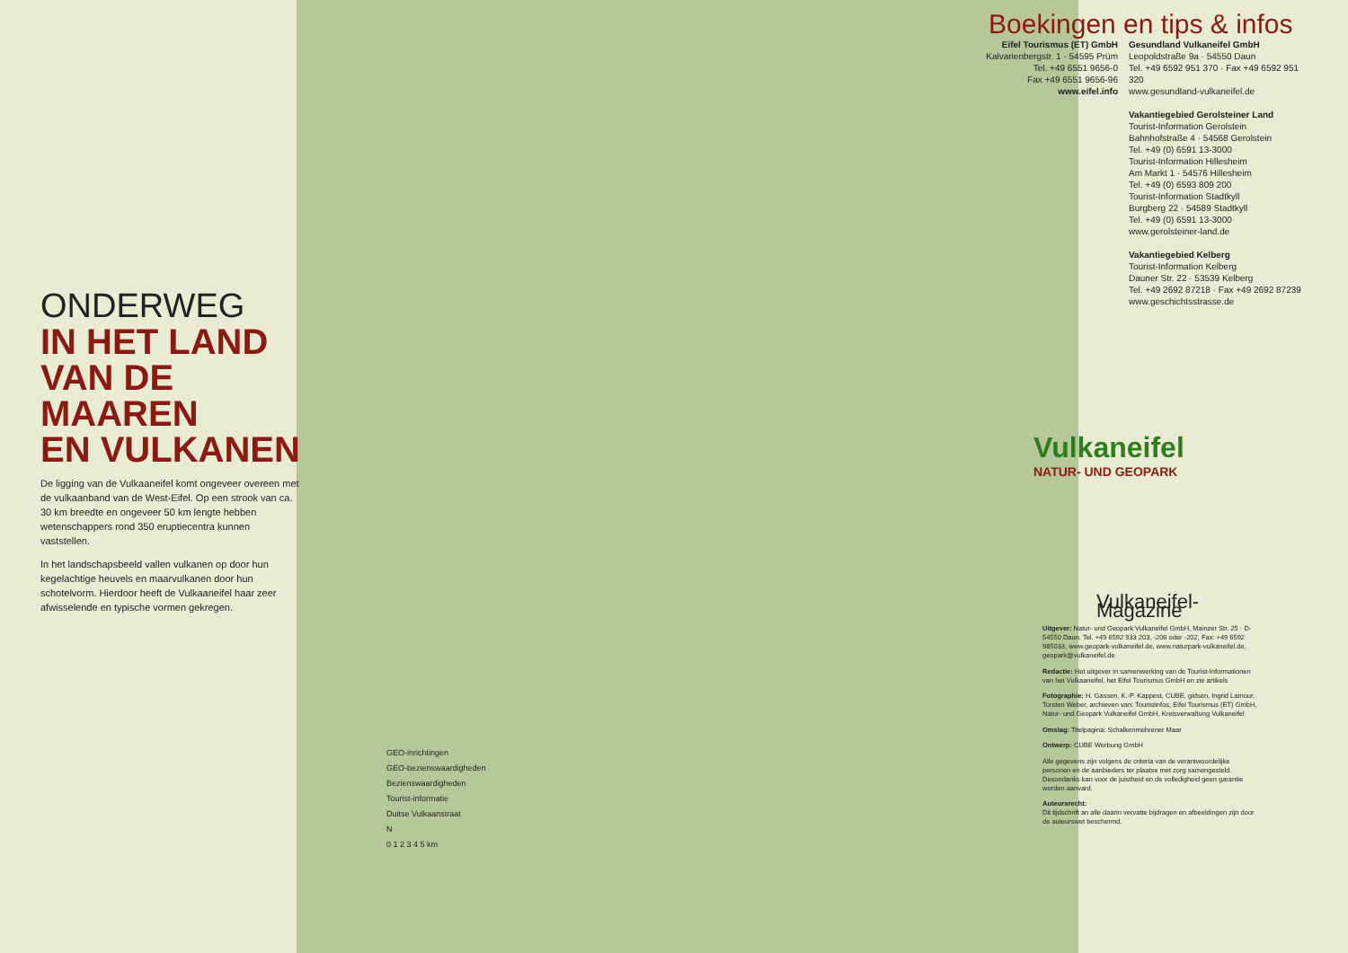ONDERWEG
IN HET LAND
VAN DE MAAREN
EN VULKANEN
De ligging van de Vulkaaneifel komt ongeveer overeen met de vulkaanband van de West-Eifel. Op een strook van ca. 30 km breedte en ongeveer 50 km lengte hebben wetenschappers rond 350 eruptiecentra kunnen vaststellen.
In het landschapsbeeld vallen vulkanen op door hun kegelachtige heuvels en maarvulkanen door hun schotelvorm. Hierdoor heeft de Vulkaaneifel haar zeer afwisselende en typische vormen gekregen.
GEO-inrichtingen
GEO-bezienswaardigheden
Bezienswaardigheden
Tourist-informatie
Duitse Vulkaanstraat
N
0 1 2 3 4 5 km
Boekingen en tips & infos
Eifel Tourismus (ET) GmbH
Kalvarienbergstr. 1 · 54595 Prüm
Tel. +49 6551 9656-0
Fax +49 6551 9656-96
www.eifel.info
Gesundland Vulkaneifel GmbH
Leopoldstraße 9a · 54550 Daun
Tel. +49 6592 951 370 · Fax +49 6592 951 320
www.gesundland-vulkaneifel.de
Vakantiegebied Gerolsteiner Land
Tourist-Information Gerolstein
Bahnhofstraße 4 · 54568 Gerolstein
Tel. +49 (0) 6591 13-3000
Tourist-Information Hillesheim
Am Markt 1 · 54576 Hillesheim
Tel. +49 (0) 6593 809 200
Tourist-Information Stadtkyll
Burgberg 22 · 54589 Stadtkyll
Tel. +49 (0) 6591 13-3000
www.gerolsteiner-land.de
Vakantiegebied Kelberg
Tourist-Information Kelberg
Dauner Str. 22 · 53539 Kelberg
Tel. +49 2692 87218 · Fax +49 2692 87239
www.geschichtsstrasse.de
Vulkaneifel
NATUR- UND GEOPARK
Vulkaneifel-Magazine
Uitgever: Natur- und Geopark Vulkaneifel GmbH, Mainzer Str. 25 · D-54550 Daun, Tel. +49 6592 933 203, -206 oder -202, Fax: +49 6592 985033, www.geopark-vulkaneifel.de, www.naturpark-vulkaneifel.de, geopark@vulkaneifel.de
Redactie: Het uitgever in samenwerking van de Tourist-Informationen van het Vulkaaneifel, het Eifel Tourismus GmbH en zie artikels
Fotographie: H. Gassen, K.-P. Kappest, CUBE, gidsen, Ingrid Lamour, Torsten Weber, archieven van: Touristinfos, Eifel Tourismus (ET) GmbH, Natur- und Geopark Vulkaneifel GmbH, Kreisverwaltung Vulkaneifel
Omslag: Titelpagina: Schalkenmehrener Maar
Ontwerp: CUBE Werbung GmbH
Alle gegevens zijn volgens de criteria van de verantwoordelijke personen en de aanbieders ter plaatse met zorg samengesteld. Desondanks kan voor de juistheid en de volledigheid geen garantie worden aanvard.
Auteursrecht:
Dit tijdschrift an alle daarin vervatte bijdragen en afbeeldingen zijn door de auteurswet beschermd.